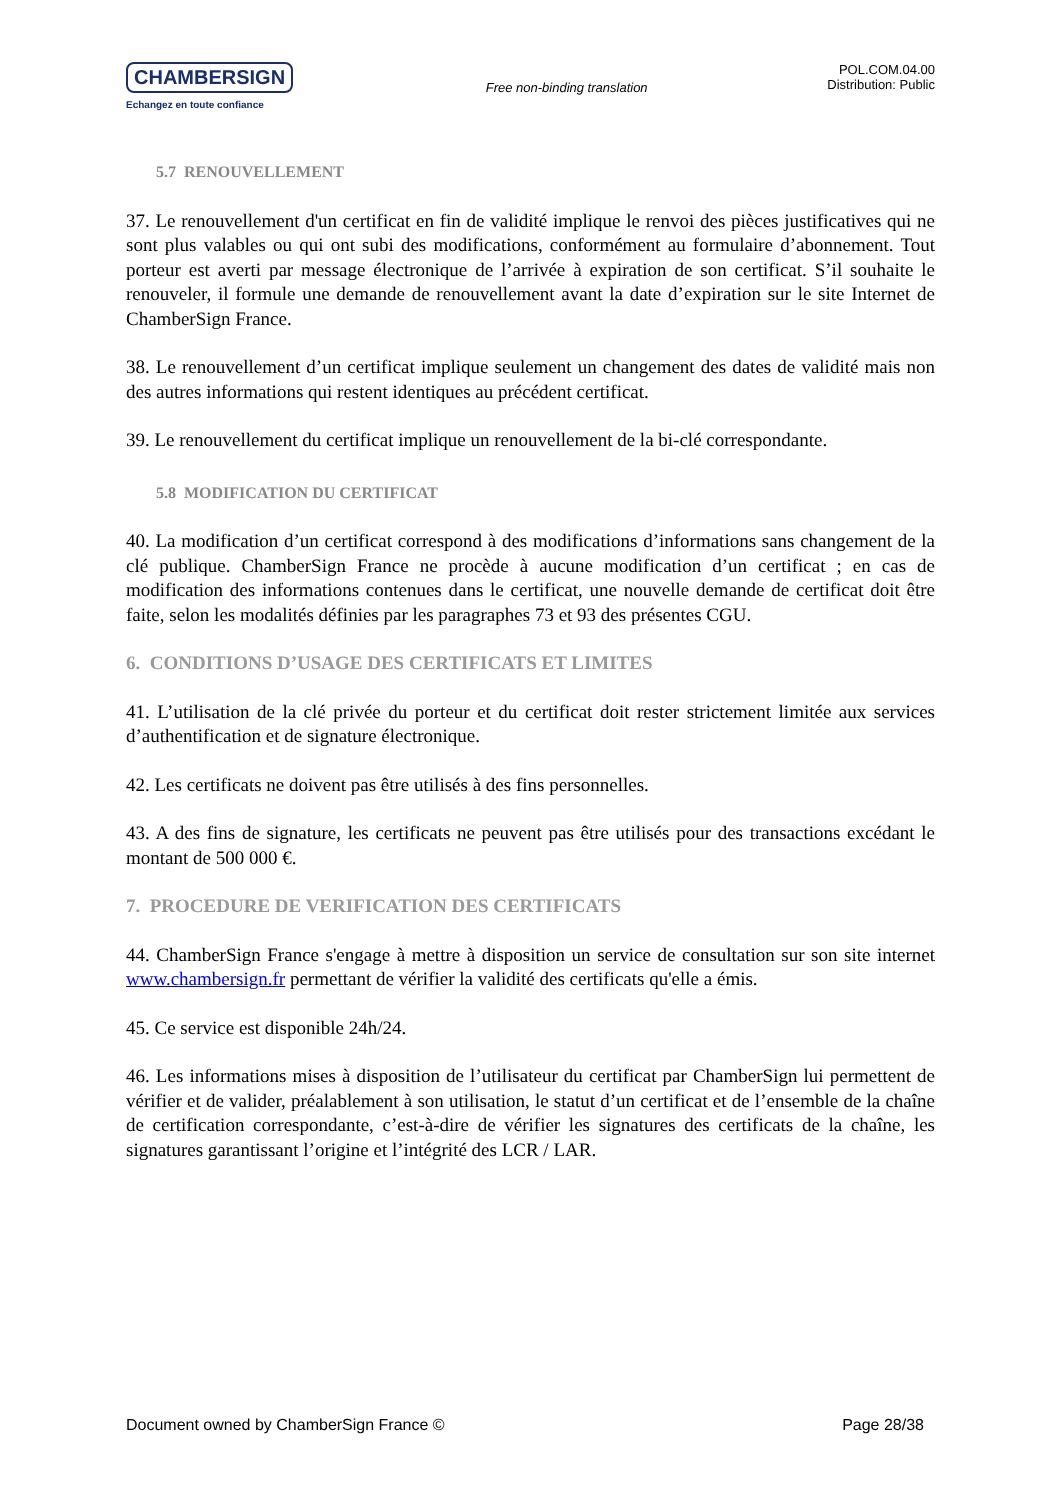CHAMBERSIGN
Echangez en toute confiance
Free non-binding translation
POL.COM.04.00
Distribution: Public
5.7 RENOUVELLEMENT
37. Le renouvellement d'un certificat en fin de validité implique le renvoi des pièces justificatives qui ne sont plus valables ou qui ont subi des modifications, conformément au formulaire d’abonnement. Tout porteur est averti par message électronique de l’arrivée à expiration de son certificat. S’il souhaite le renouveler, il formule une demande de renouvellement avant la date d’expiration sur le site Internet de ChamberSign France.
38. Le renouvellement d’un certificat implique seulement un changement des dates de validité mais non des autres informations qui restent identiques au précédent certificat.
39. Le renouvellement du certificat implique un renouvellement de la bi-clé correspondante.
5.8 MODIFICATION DU CERTIFICAT
40. La modification d’un certificat correspond à des modifications d’informations sans changement de la clé publique. ChamberSign France ne procède à aucune modification d’un certificat ; en cas de modification des informations contenues dans le certificat, une nouvelle demande de certificat doit être faite, selon les modalités définies par les paragraphes 73 et 93 des présentes CGU.
6. CONDITIONS D’USAGE DES CERTIFICATS ET LIMITES
41. L’utilisation de la clé privée du porteur et du certificat doit rester strictement limitée aux services d’authentification et de signature électronique.
42. Les certificats ne doivent pas être utilisés à des fins personnelles.
43. A des fins de signature, les certificats ne peuvent pas être utilisés pour des transactions excédant le montant de 500 000 €.
7. PROCEDURE DE VERIFICATION DES CERTIFICATS
44. ChamberSign France s'engage à mettre à disposition un service de consultation sur son site internet www.chambersign.fr permettant de vérifier la validité des certificats qu'elle a émis.
45. Ce service est disponible 24h/24.
46. Les informations mises à disposition de l’utilisateur du certificat par ChamberSign lui permettent de vérifier et de valider, préalablement à son utilisation, le statut d’un certificat et de l’ensemble de la chaîne de certification correspondante, c’est-à-dire de vérifier les signatures des certificats de la chaîne, les signatures garantissant l’origine et l’intégrité des LCR / LAR.
Document owned by ChamberSign France © Page 28/38